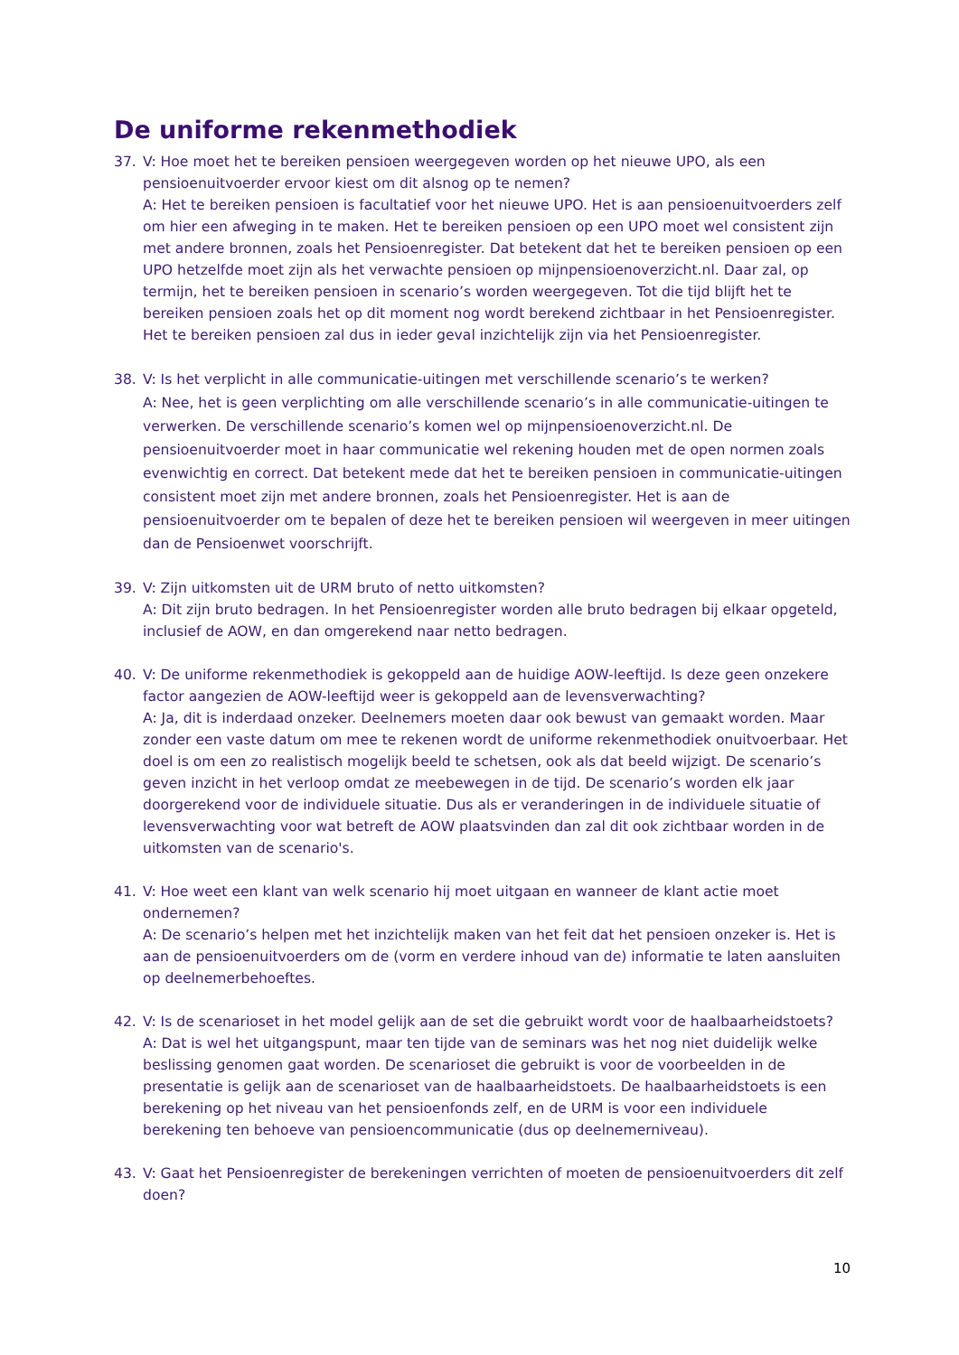De uniforme rekenmethodiek
37. V: Hoe moet het te bereiken pensioen weergegeven worden op het nieuwe UPO, als een pensioenuitvoerder ervoor kiest om dit alsnog op te nemen?
A: Het te bereiken pensioen is facultatief voor het nieuwe UPO. Het is aan pensioenuitvoerders zelf om hier een afweging in te maken. Het te bereiken pensioen op een UPO moet wel consistent zijn met andere bronnen, zoals het Pensioenregister. Dat betekent dat het te bereiken pensioen op een UPO hetzelfde moet zijn als het verwachte pensioen op mijnpensioenoverzicht.nl. Daar zal, op termijn, het te bereiken pensioen in scenario’s worden weergegeven. Tot die tijd blijft het te bereiken pensioen zoals het op dit moment nog wordt berekend zichtbaar in het Pensioenregister. Het te bereiken pensioen zal dus in ieder geval inzichtelijk zijn via het Pensioenregister.
38. V: Is het verplicht in alle communicatie-uitingen met verschillende scenario’s te werken?
A: Nee, het is geen verplichting om alle verschillende scenario’s in alle communicatie-uitingen te verwerken. De verschillende scenario’s komen wel op mijnpensioenoverzicht.nl. De pensioenuitvoerder moet in haar communicatie wel rekening houden met de open normen zoals evenwichtig en correct. Dat betekent mede dat het te bereiken pensioen in communicatie-uitingen consistent moet zijn met andere bronnen, zoals het Pensioenregister. Het is aan de pensioenuitvoerder om te bepalen of deze het te bereiken pensioen wil weergeven in meer uitingen dan de Pensioenwet voorschrijft.
39. V: Zijn uitkomsten uit de URM bruto of netto uitkomsten?
A: Dit zijn bruto bedragen. In het Pensioenregister worden alle bruto bedragen bij elkaar opgeteld, inclusief de AOW, en dan omgerekend naar netto bedragen.
40. V: De uniforme rekenmethodiek is gekoppeld aan de huidige AOW-leeftijd. Is deze geen onzekere factor aangezien de AOW-leeftijd weer is gekoppeld aan de levensverwachting?
A: Ja, dit is inderdaad onzeker. Deelnemers moeten daar ook bewust van gemaakt worden. Maar zonder een vaste datum om mee te rekenen wordt de uniforme rekenmethodiek onuitvoerbaar. Het doel is om een zo realistisch mogelijk beeld te schetsen, ook als dat beeld wijzigt. De scenario’s geven inzicht in het verloop omdat ze meebewegen in de tijd. De scenario’s worden elk jaar doorgerekend voor de individuele situatie. Dus als er veranderingen in de individuele situatie of levensverwachting voor wat betreft de AOW plaatsvinden dan zal dit ook zichtbaar worden in de uitkomsten van de scenario's.
41. V: Hoe weet een klant van welk scenario hij moet uitgaan en wanneer de klant actie moet ondernemen?
A: De scenario’s helpen met het inzichtelijk maken van het feit dat het pensioen onzeker is. Het is aan de pensioenuitvoerders om de (vorm en verdere inhoud van de) informatie te laten aansluiten op deelnemerbehoeftes.
42. V: Is de scenarioset in het model gelijk aan de set die gebruikt wordt voor de haalbaarheidstoets?
A: Dat is wel het uitgangspunt, maar ten tijde van de seminars was het nog niet duidelijk welke beslissing genomen gaat worden. De scenarioset die gebruikt is voor de voorbeelden in de presentatie is gelijk aan de scenarioset van de haalbaarheidstoets. De haalbaarheidstoets is een berekening op het niveau van het pensioenfonds zelf, en de URM is voor een individuele berekening ten behoeve van pensioencommunicatie (dus op deelnemerniveau).
43. V: Gaat het Pensioenregister de berekeningen verrichten of moeten de pensioenuitvoerders dit zelf doen?
10